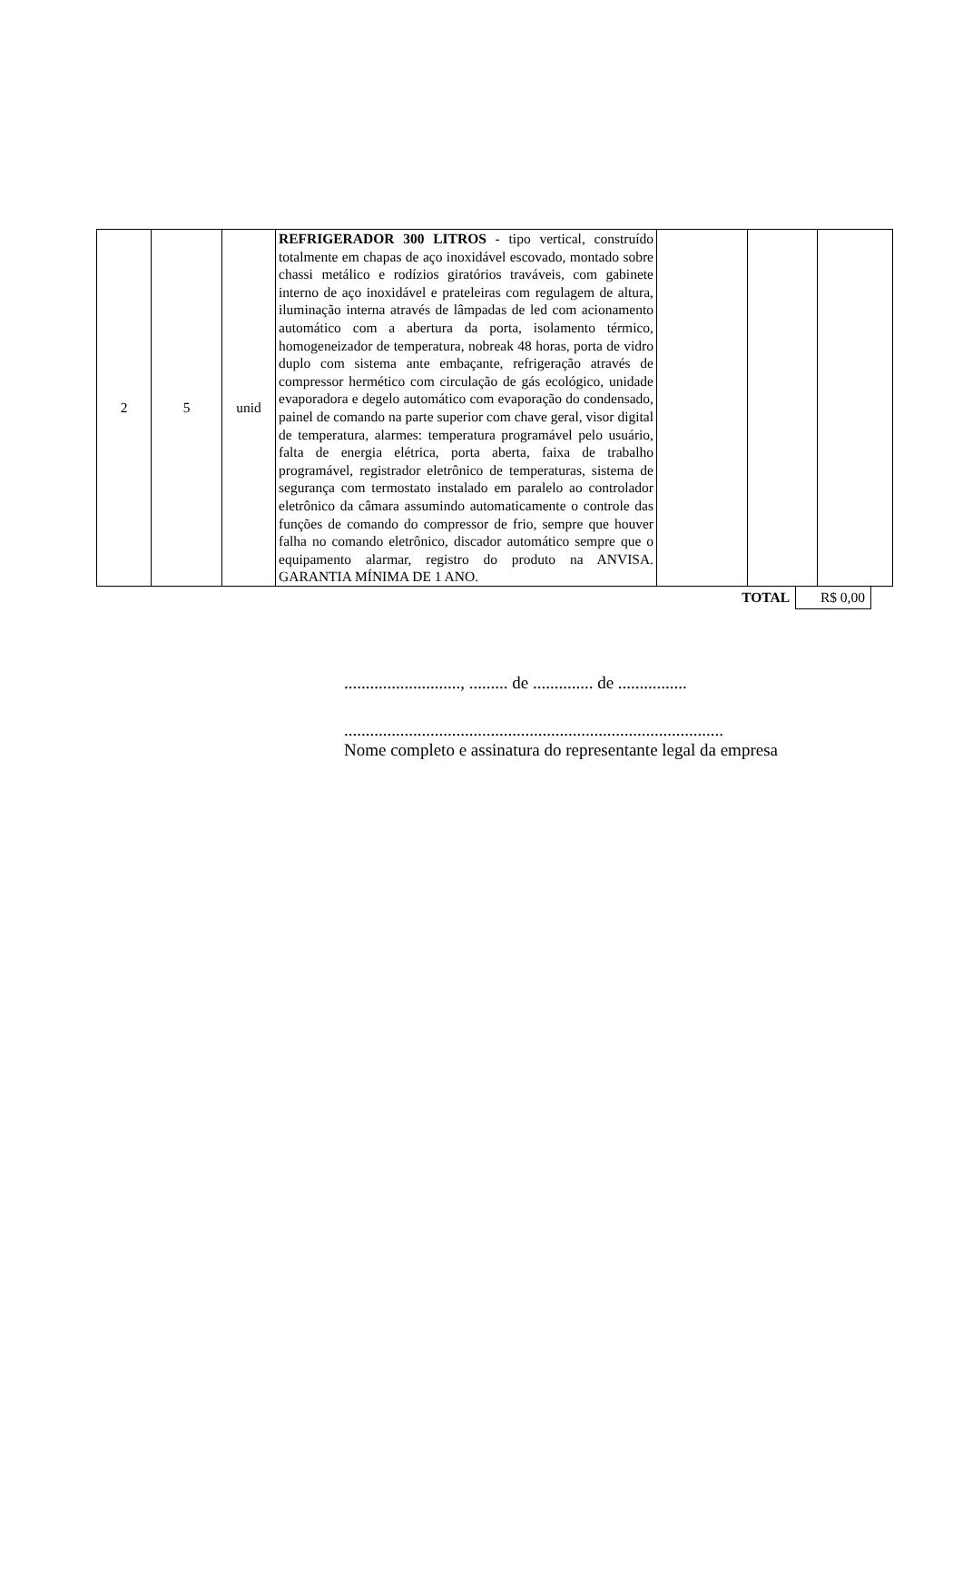| 2 | 5 | unid | REFRIGERADOR 300 LITROS - tipo vertical, construído totalmente em chapas de aço inoxidável escovado, montado sobre chassi metálico e rodízios giratórios traváveis, com gabinete interno de aço inoxidável e prateleiras com regulagem de altura, iluminação interna através de lâmpadas de led com acionamento automático com a abertura da porta, isolamento térmico, homogeneizador de temperatura, nobreak 48 horas, porta de vidro duplo com sistema ante embaçante, refrigeração através de compressor hermético com circulação de gás ecológico, unidade evaporadora e degelo automático com evaporação do condensado, painel de comando na parte superior com chave geral, visor digital de temperatura, alarmes: temperatura programável pelo usuário, falta de energia elétrica, porta aberta, faixa de trabalho programável, registrador eletrônico de temperaturas, sistema de segurança com termostato instalado em paralelo ao controlador eletrônico da câmara assumindo automaticamente o controle das funções de comando do compressor de frio, sempre que houver falha no comando eletrônico, discador automático sempre que o equipamento alarmar, registro do produto na ANVISA. GARANTIA MÍNIMA DE 1 ANO. | | | |
| TOTAL | R$ 0,00 |
..........................., ......... de .............. de ................
........................................................................................
Nome completo e assinatura do representante legal da empresa